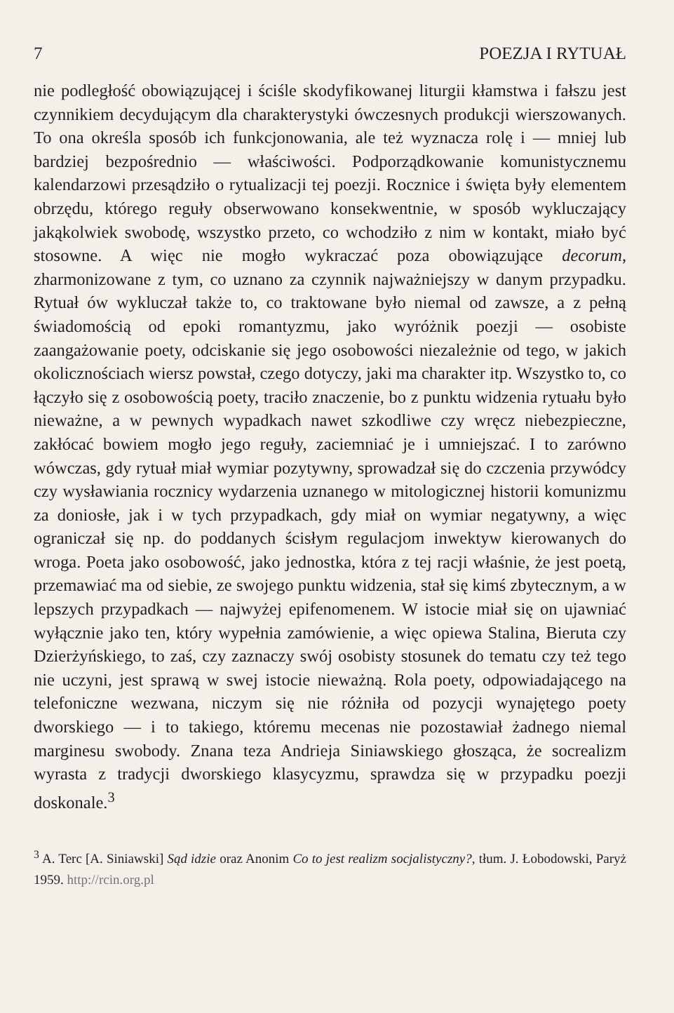7 POEZJA I RYTUAŁ
nie podległość obowiązującej i ściśle skodyfikowanej liturgii kłamstwa i fałszu jest czynnikiem decydującym dla charakterystyki ówczesnych produkcji wierszowanych. To ona określa sposób ich funkcjonowania, ale też wyznacza rolę i — mniej lub bardziej bezpośrednio — właściwości. Podporządkowanie komunistycznemu kalendarzowi przesądziło o rytualizacji tej poezji. Rocznice i święta były elementem obrzędu, którego reguły obserwowano konsekwentnie, w sposób wykluczający jakąkolwiek swobodę, wszystko przeto, co wchodziło z nim w kontakt, miało być stosowne. A więc nie mogło wykraczać poza obowiązujące decorum, zharmonizowane z tym, co uznano za czynnik najważniejszy w danym przypadku. Rytuał ów wykluczał także to, co traktowane było niemal od zawsze, a z pełną świadomością od epoki romantyzmu, jako wyróżnik poezji — osobiste zaangażowanie poety, odciskanie się jego osobowości niezależnie od tego, w jakich okolicznościach wiersz powstał, czego dotyczy, jaki ma charakter itp. Wszystko to, co łączyło się z osobowością poety, traciło znaczenie, bo z punktu widzenia rytuału było nieważne, a w pewnych wypadkach nawet szkodliwe czy wręcz niebezpieczne, zakłócać bowiem mogło jego reguły, zaciemniać je i umniejszać. I to zarówno wówczas, gdy rytuał miał wymiar pozytywny, sprowadzał się do czczenia przywódcy czy wysławiania rocznicy wydarzenia uznanego w mitologicznej historii komunizmu za doniosłe, jak i w tych przypadkach, gdy miał on wymiar negatywny, a więc ograniczał się np. do poddanych ścisłym regulacjom inwektyw kierowanych do wroga. Poeta jako osobowość, jako jednostka, która z tej racji właśnie, że jest poetą, przemawiać ma od siebie, ze swojego punktu widzenia, stał się kimś zbytecznym, a w lepszych przypadkach — najwyżej epifenomenem. W istocie miał się on ujawniać wyłącznie jako ten, który wypełnia zamówienie, a więc opiewa Stalina, Bieruta czy Dzierżyńskiego, to zaś, czy zaznaczy swój osobisty stosunek do tematu czy też tego nie uczyni, jest sprawą w swej istocie nieważną. Rola poety, odpowiadającego na telefoniczne wezwana, niczym się nie różniła od pozycji wynajętego poety dworskiego — i to takiego, któremu mecenas nie pozostawiał żadnego niemal marginesu swobody. Znana teza Andrieja Siniawskiego głosząca, że socrealizm wyrasta z tradycji dworskiego klasycyzmu, sprawdza się w przypadku poezji doskonale.<sup>3</sup>
<sup>3</sup> A. Terc [A. Siniawski] Sąd idzie oraz Anonim Co to jest realizm socjalistyczny?, tłum. J. Łobodowski, Paryż 1959. http://rcin.org.pl